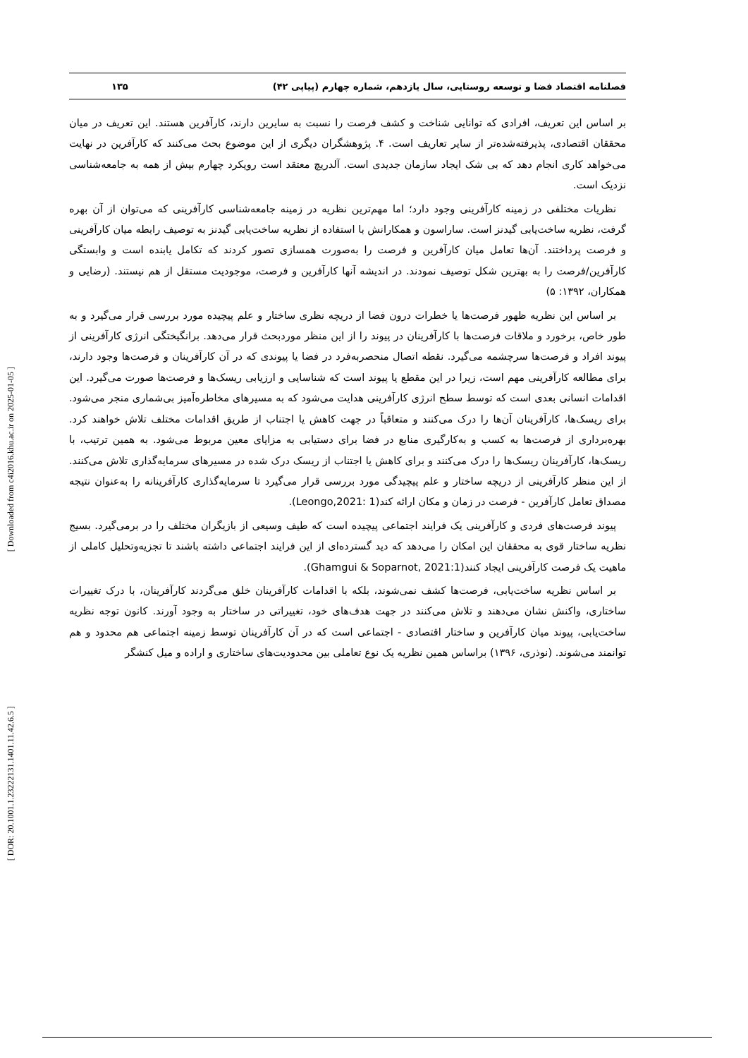[ Downloaded from c4i2016.khu.ac.ir on 2025-01-05 ]
[ DOR: 20.1001.1.23222131.1401.11.42.6.5 ]
فصلنامه اقتصاد فضا و توسعه روستایی، سال یازدهم، شماره چهارم (پیاپی ۴۲) ۱۳۵
بر اساس این تعریف، افرادی که توانایی شناخت و کشف فرصت را نسبت به سایرین دارند، کارآفرین هستند. این تعریف در میان محققان اقتصادی، پذیرفته‌شده‌تر از سایر تعاریف است. ۴. پژوهشگران دیگری از این موضوع بحث می‌کنند که کارآفرین در نهایت می‌خواهد کاری انجام دهد که بی شک ایجاد سازمان جدیدی است. آلدریچ معتقد است رویکرد چهارم بیش از همه به جامعه‌شناسی نزدیک است.
نظریات مختلفی در زمینه کارآفرینی وجود دارد؛ اما مهم‌ترین نظریه در زمینه جامعه‌شناسی کارآفرینی که می‌توان از آن بهره گرفت، نظریه ساخت‌یابی گیدنز است. ساراسون و همکارانش با استفاده از نظریه ساخت‌یابی گیدنز به توصیف رابطه میان کارآفرینی و فرصت پرداختند. آن‌ها تعامل میان کارآفرین و فرصت را به‌صورت همسازی تصور کردند که تکامل یابنده است و وابستگی کارآفرین/فرصت را به بهترین شکل توصیف نمودند. در اندیشه آنها کارآفرین و فرصت، موجودیت مستقل از هم نیستند. (رضایی و همکاران، ۱۳۹۲: ۵)
بر اساس این نظریه ظهور فرصت‌ها یا خطرات درون فضا از دریچه نظری ساختار و علم پیچیده مورد بررسی قرار می‌گیرد و به طور خاص، برخورد و ملاقات فرصت‌ها با کارآفرینان در پیوند را از این منظر موردبحث قرار می‌دهد. برانگیختگی انرژی کارآفرینی از پیوند افراد و فرصت‌ها سرچشمه می‌گیرد. نقطه اتصال منحصربه‌فرد در فضا یا پیوندی که در آن کارآفرینان و فرصت‌ها وجود دارند، برای مطالعه کارآفرینی مهم است، زیرا در این مقطع یا پیوند است که شناسایی و ارزیابی ریسک‌ها و فرصت‌ها صورت می‌گیرد. این اقدامات انسانی بعدی است که توسط سطح انرژی کارآفرینی هدایت می‌شود که به مسیرهای مخاطره‌آمیز بی‌شماری منجر می‌شود. برای ریسک‌ها، کارآفرینان آن‌ها را درک می‌کنند و متعاقباً در جهت کاهش یا اجتناب از طریق اقدامات مختلف تلاش خواهند کرد. بهره‌برداری از فرصت‌ها به کسب و به‌کارگیری منابع در فضا برای دستیابی به مزایای معین مربوط می‌شود. به همین ترتیب، با ریسک‌ها، کارآفرینان ریسک‌ها را درک می‌کنند و برای کاهش یا اجتناب از ریسک درک شده در مسیرهای سرمایه‌گذاری تلاش می‌کنند. از این منظر کارآفرینی از دریچه ساختار و علم پیچیدگی مورد بررسی قرار می‌گیرد تا سرمایه‌گذاری کارآفرینانه را به‌عنوان نتیجه مصداق تعامل کارآفرین - فرصت در زمان و مکان ارائه کند(Leongo,2021: 1).
پیوند فرصت‌های فردی و کارآفرینی یک فرایند اجتماعی پیچیده است که طیف وسیعی از بازیگران مختلف را در برمی‌گیرد. بسیج نظریه ساختار قوی به محققان این امکان را می‌دهد که دید گسترده‌ای از این فرایند اجتماعی داشته باشند تا تجزیه‌وتحلیل کاملی از ماهیت یک فرصت کارآفرینی ایجاد کنند(Ghamgui & Soparnot, 2021:1).
بر اساس نظریه ساخت‌یابی، فرصت‌ها کشف نمی‌شوند، بلکه با اقدامات کارآفرینان خلق می‌گردند کارآفرینان، با درک تغییرات ساختاری، واکنش نشان می‌دهند و تلاش می‌کنند در جهت هدف‌های خود، تغییراتی در ساختار به وجود آورند. کانون توجه نظریه ساخت‌یابی، پیوند میان کارآفرین و ساختار اقتصادی - اجتماعی است که در آن کارآفرینان توسط زمینه اجتماعی هم محدود و هم توانمند می‌شوند. (نوذری، ۱۳۹۶) براساس همین نظریه یک نوع تعاملی بین محدودیت‌های ساختاری و اراده و میل کنشگر